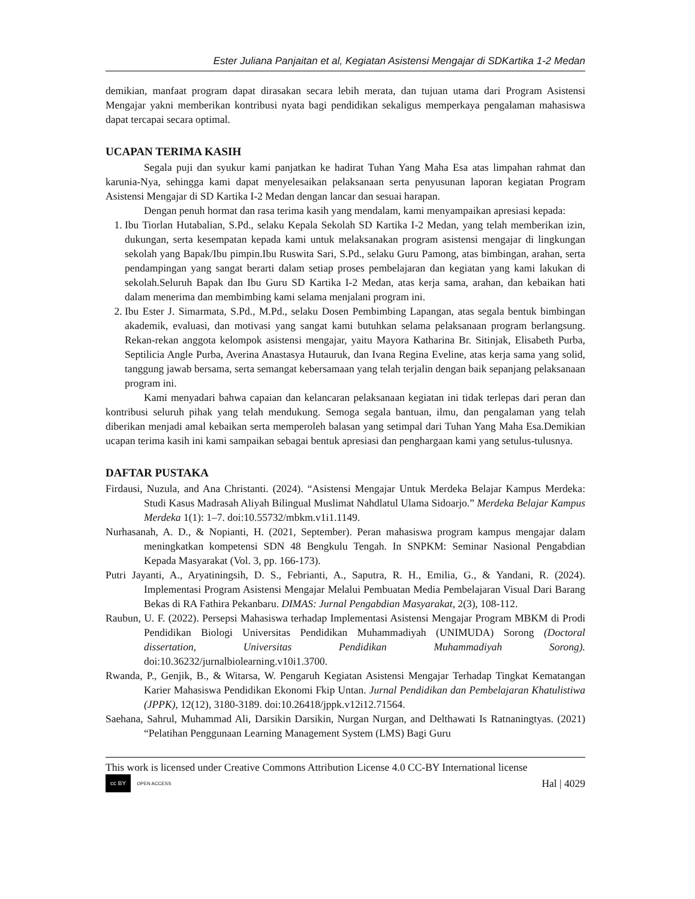Ester Juliana Panjaitan et al, Kegiatan Asistensi Mengajar di SDKartika 1-2 Medan
demikian, manfaat program dapat dirasakan secara lebih merata, dan tujuan utama dari Program Asistensi Mengajar yakni memberikan kontribusi nyata bagi pendidikan sekaligus memperkaya pengalaman mahasiswa dapat tercapai secara optimal.
UCAPAN TERIMA KASIH
Segala puji dan syukur kami panjatkan ke hadirat Tuhan Yang Maha Esa atas limpahan rahmat dan karunia-Nya, sehingga kami dapat menyelesaikan pelaksanaan serta penyusunan laporan kegiatan Program Asistensi Mengajar di SD Kartika I-2 Medan dengan lancar dan sesuai harapan.
Dengan penuh hormat dan rasa terima kasih yang mendalam, kami menyampaikan apresiasi kepada:
1. Ibu Tiorlan Hutabalian, S.Pd., selaku Kepala Sekolah SD Kartika I-2 Medan, yang telah memberikan izin, dukungan, serta kesempatan kepada kami untuk melaksanakan program asistensi mengajar di lingkungan sekolah yang Bapak/Ibu pimpin.Ibu Ruswita Sari, S.Pd., selaku Guru Pamong, atas bimbingan, arahan, serta pendampingan yang sangat berarti dalam setiap proses pembelajaran dan kegiatan yang kami lakukan di sekolah.Seluruh Bapak dan Ibu Guru SD Kartika I-2 Medan, atas kerja sama, arahan, dan kebaikan hati dalam menerima dan membimbing kami selama menjalani program ini.
2. Ibu Ester J. Simarmata, S.Pd., M.Pd., selaku Dosen Pembimbing Lapangan, atas segala bentuk bimbingan akademik, evaluasi, dan motivasi yang sangat kami butuhkan selama pelaksanaan program berlangsung. Rekan-rekan anggota kelompok asistensi mengajar, yaitu Mayora Katharina Br. Sitinjak, Elisabeth Purba, Septilicia Angle Purba, Averina Anastasya Hutauruk, dan Ivana Regina Eveline, atas kerja sama yang solid, tanggung jawab bersama, serta semangat kebersamaan yang telah terjalin dengan baik sepanjang pelaksanaan program ini.
Kami menyadari bahwa capaian dan kelancaran pelaksanaan kegiatan ini tidak terlepas dari peran dan kontribusi seluruh pihak yang telah mendukung. Semoga segala bantuan, ilmu, dan pengalaman yang telah diberikan menjadi amal kebaikan serta memperoleh balasan yang setimpal dari Tuhan Yang Maha Esa.Demikian ucapan terima kasih ini kami sampaikan sebagai bentuk apresiasi dan penghargaan kami yang setulus-tulusnya.
DAFTAR PUSTAKA
Firdausi, Nuzula, and Ana Christanti. (2024). “Asistensi Mengajar Untuk Merdeka Belajar Kampus Merdeka: Studi Kasus Madrasah Aliyah Bilingual Muslimat Nahdlatul Ulama Sidoarjo.” Merdeka Belajar Kampus Merdeka 1(1): 1–7. doi:10.55732/mbkm.v1i1.1149.
Nurhasanah, A. D., & Nopianti, H. (2021, September). Peran mahasiswa program kampus mengajar dalam meningkatkan kompetensi SDN 48 Bengkulu Tengah. In SNPKM: Seminar Nasional Pengabdian Kepada Masyarakat (Vol. 3, pp. 166-173).
Putri Jayanti, A., Aryatiningsih, D. S., Febrianti, A., Saputra, R. H., Emilia, G., & Yandani, R. (2024). Implementasi Program Asistensi Mengajar Melalui Pembuatan Media Pembelajaran Visual Dari Barang Bekas di RA Fathira Pekanbaru. DIMAS: Jurnal Pengabdian Masyarakat, 2(3), 108-112.
Raubun, U. F. (2022). Persepsi Mahasiswa terhadap Implementasi Asistensi Mengajar Program MBKM di Prodi Pendidikan Biologi Universitas Pendidikan Muhammadiyah (UNIMUDA) Sorong (Doctoral dissertation, Universitas Pendidikan Muhammadiyah Sorong). doi:10.36232/jurnalbiolearning.v10i1.3700.
Rwanda, P., Genjik, B., & Witarsa, W. Pengaruh Kegiatan Asistensi Mengajar Terhadap Tingkat Kematangan Karier Mahasiswa Pendidikan Ekonomi Fkip Untan. Jurnal Pendidikan dan Pembelajaran Khatulistiwa (JPPK), 12(12), 3180-3189. doi:10.26418/jppk.v12i12.71564.
Saehana, Sahrul, Muhammad Ali, Darsikin Darsikin, Nurgan Nurgan, and Delthawati Is Ratnaningtyas. (2021) “Pelatihan Penggunaan Learning Management System (LMS) Bagi Guru
This work is licensed under Creative Commons Attribution License 4.0 CC-BY International license
cc BY OPEN ACCESS
Hal | 4029